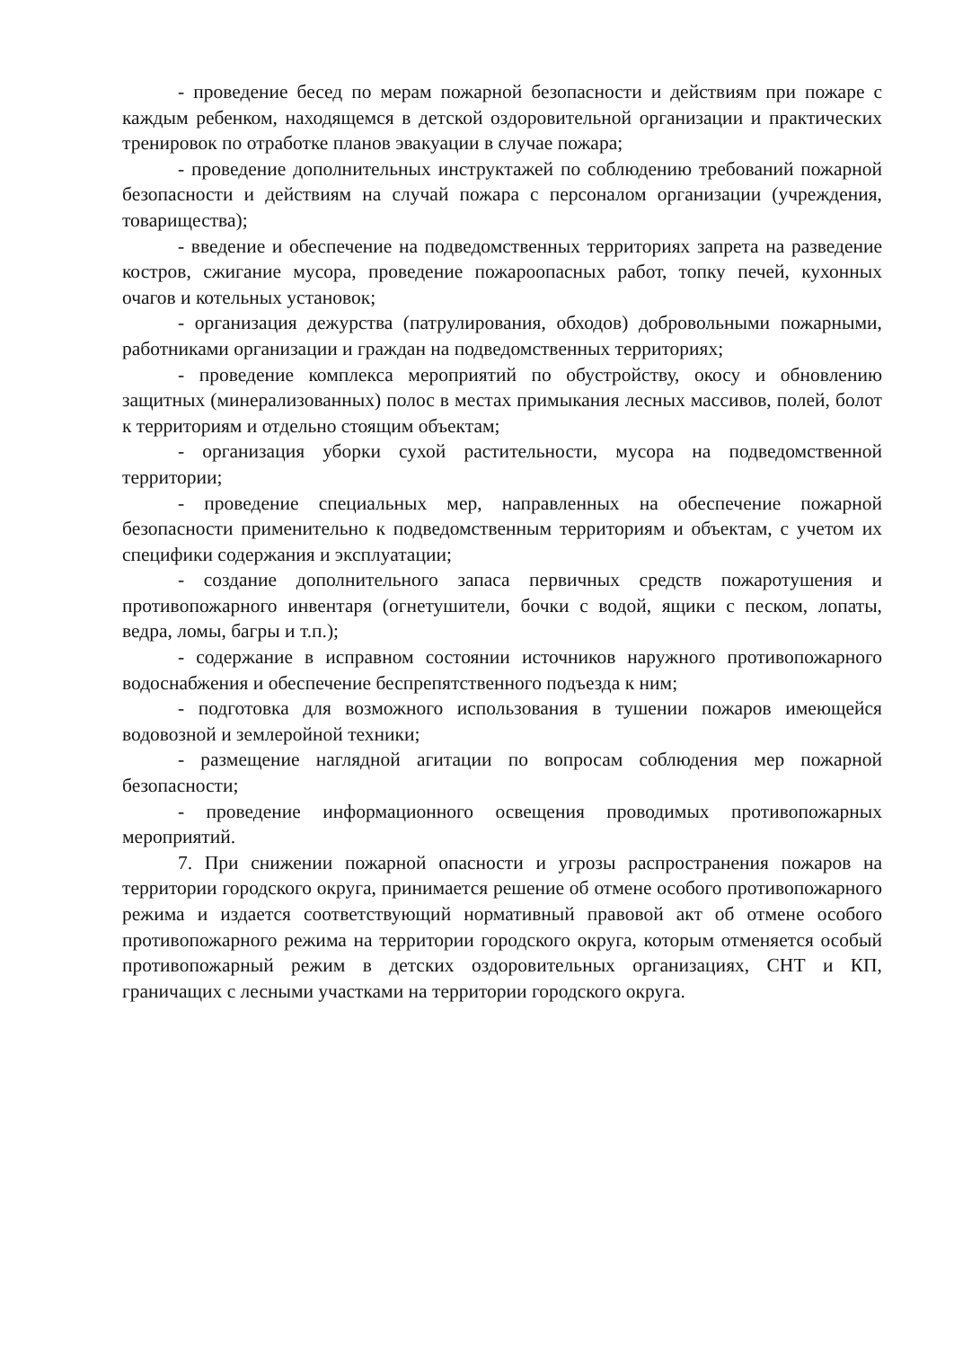- проведение бесед по мерам пожарной безопасности и действиям при пожаре с каждым ребенком, находящемся в детской оздоровительной организации и практических тренировок по отработке планов эвакуации в случае пожара;
- проведение дополнительных инструктажей по соблюдению требований пожарной безопасности и действиям на случай пожара с персоналом организации (учреждения, товарищества);
- введение и обеспечение на подведомственных территориях запрета на разведение костров, сжигание мусора, проведение пожароопасных работ, топку печей, кухонных очагов и котельных установок;
- организация дежурства (патрулирования, обходов) добровольными пожарными, работниками организации и граждан на подведомственных территориях;
- проведение комплекса мероприятий по обустройству, окосу и обновлению защитных (минерализованных) полос в местах примыкания лесных массивов, полей, болот к территориям и отдельно стоящим объектам;
- организация уборки сухой растительности, мусора на подведомственной территории;
- проведение специальных мер, направленных на обеспечение пожарной безопасности применительно к подведомственным территориям и объектам, с учетом их специфики содержания и эксплуатации;
- создание дополнительного запаса первичных средств пожаротушения и противопожарного инвентаря (огнетушители, бочки с водой, ящики с песком, лопаты, ведра, ломы, багры и т.п.);
- содержание в исправном состоянии источников наружного противопожарного водоснабжения и обеспечение беспрепятственного подъезда к ним;
- подготовка для возможного использования в тушении пожаров имеющейся водовозной и землеройной техники;
- размещение наглядной агитации по вопросам соблюдения мер пожарной безопасности;
- проведение информационного освещения проводимых противопожарных мероприятий.
7. При снижении пожарной опасности и угрозы распространения пожаров на территории городского округа, принимается решение об отмене особого противопожарного режима и издается соответствующий нормативный правовой акт об отмене особого противопожарного режима на территории городского округа, которым отменяется особый противопожарный режим в детских оздоровительных организациях, СНТ и КП, граничащих с лесными участками на территории городского округа.